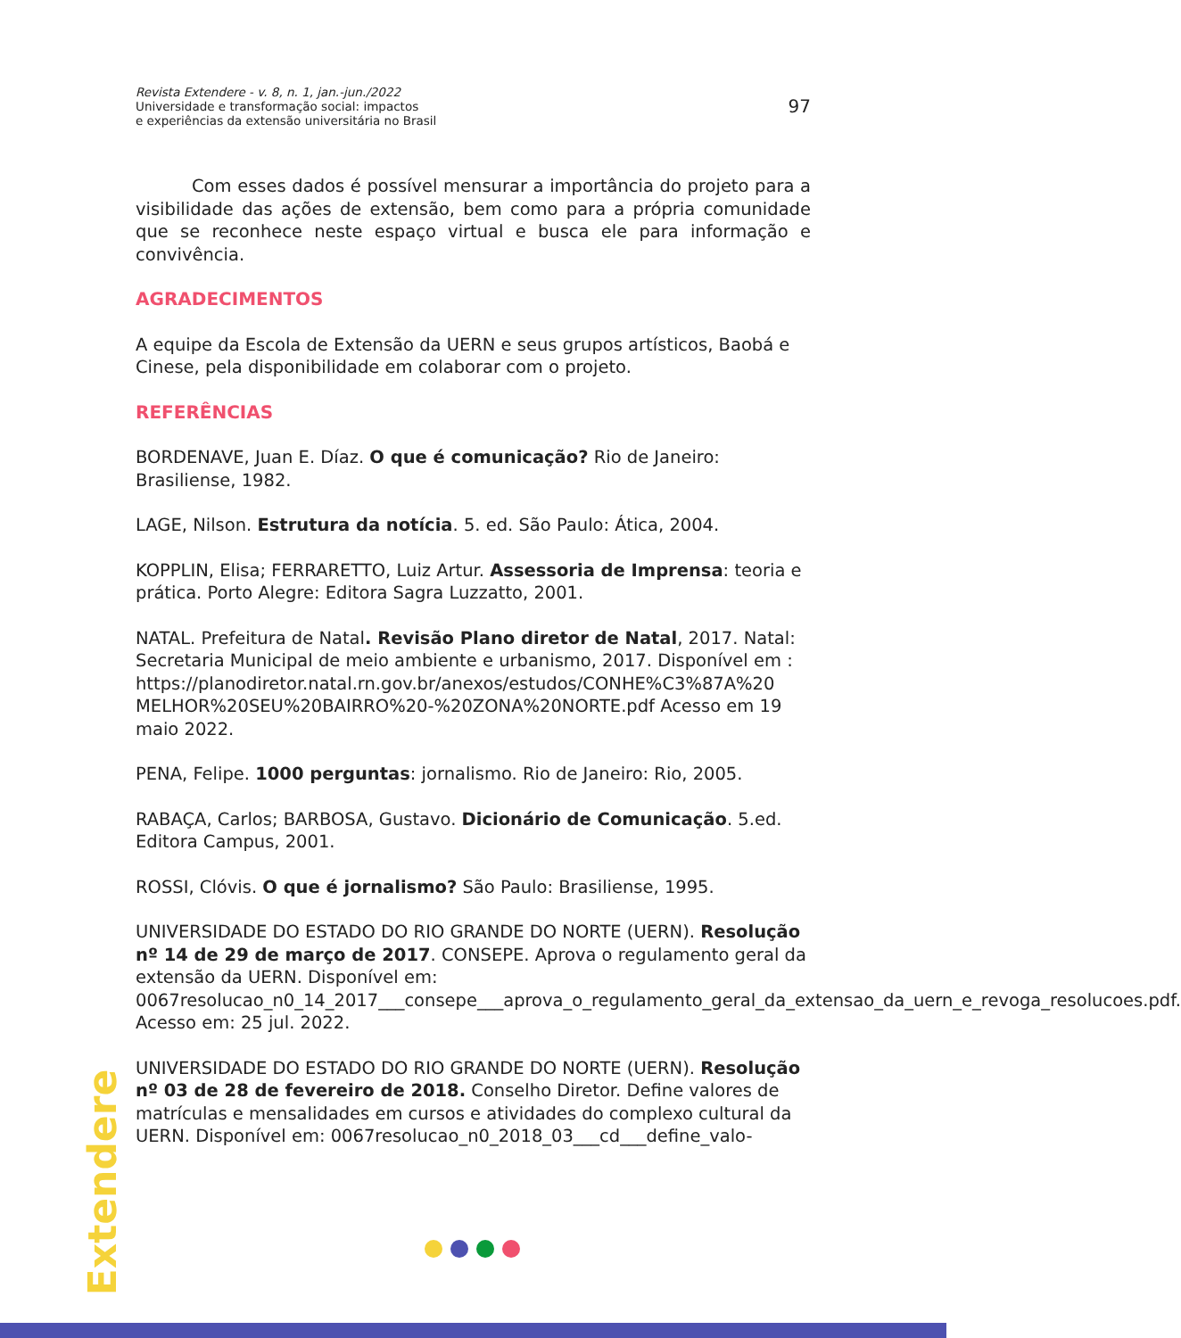Revista Extendere - v. 8, n. 1, jan.-jun./2022
Universidade e transformação social: impactos
e experiências da extensão universitária no Brasil
97
Com esses dados é possível mensurar a importância do projeto para a visibilidade das ações de extensão, bem como para a própria comunidade que se reconhece neste espaço virtual e busca ele para informação e convivência.
AGRADECIMENTOS
A equipe da Escola de Extensão da UERN e seus grupos artísticos, Baobá e Cinese, pela disponibilidade em colaborar com o projeto.
REFERÊNCIAS
BORDENAVE, Juan E. Díaz. O que é comunicação? Rio de Janeiro: Brasiliense, 1982.
LAGE, Nilson. Estrutura da notícia. 5. ed. São Paulo: Ática, 2004.
KOPPLIN, Elisa; FERRARETTO, Luiz Artur. Assessoria de Imprensa: teoria e prática. Porto Alegre: Editora Sagra Luzzatto, 2001.
NATAL. Prefeitura de Natal. Revisão Plano diretor de Natal, 2017. Natal: Secretaria Municipal de meio ambiente e urbanismo, 2017. Disponível em : https://planodiretor.natal.rn.gov.br/anexos/estudos/CONHE%C3%87A%20 MELHOR%20SEU%20BAIRRO%20-%20ZONA%20NORTE.pdf Acesso em 19 maio 2022.
PENA, Felipe. 1000 perguntas: jornalismo. Rio de Janeiro: Rio, 2005.
RABAÇA, Carlos; BARBOSA, Gustavo. Dicionário de Comunicação. 5.ed. Editora Campus, 2001.
ROSSI, Clóvis. O que é jornalismo? São Paulo: Brasiliense, 1995.
UNIVERSIDADE DO ESTADO DO RIO GRANDE DO NORTE (UERN). Resolução nº 14 de 29 de março de 2017. CONSEPE. Aprova o regulamento geral da extensão da UERN. Disponível em: 0067resolucao_n0_14_2017___consepe___aprova_o_regulamento_geral_da_extensao_da_uern_e_revoga_resolucoes.pdf. Acesso em: 25 jul. 2022.
UNIVERSIDADE DO ESTADO DO RIO GRANDE DO NORTE (UERN). Resolução nº 03 de 28 de fevereiro de 2018. Conselho Diretor. Define valores de matrículas e mensalidades em cursos e atividades do complexo cultural da UERN. Disponível em: 0067resolucao_n0_2018_03___cd___define_valo-
Extendere